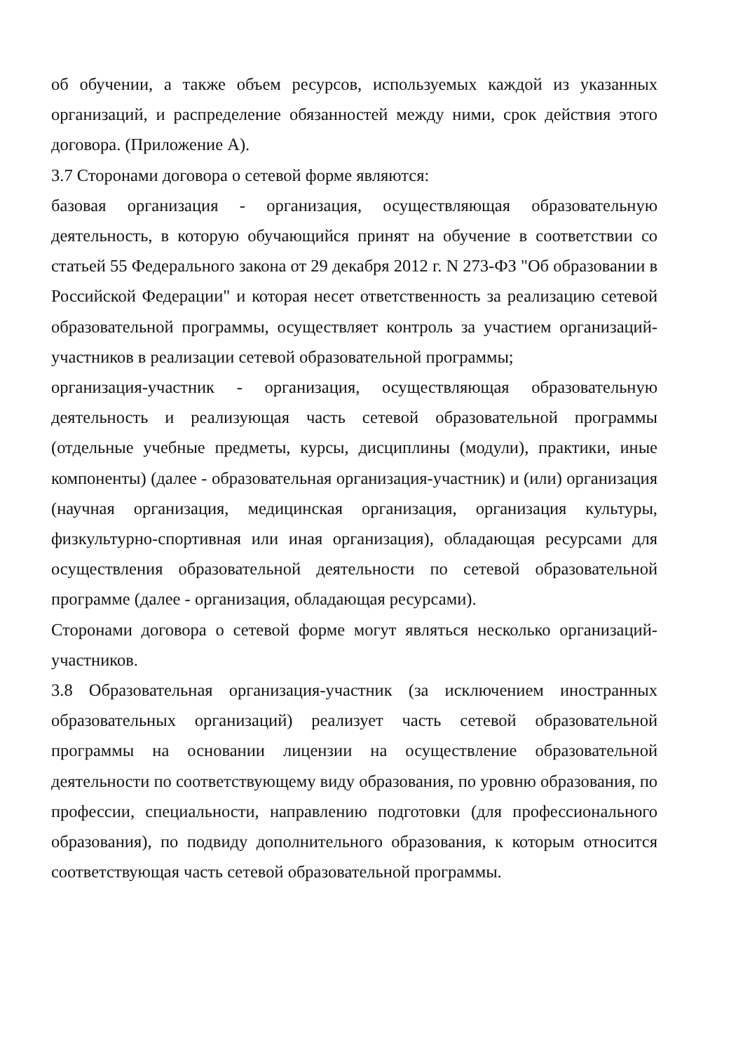об обучении, а также объем ресурсов, используемых каждой из указанных организаций, и распределение обязанностей между ними, срок действия этого договора. (Приложение А).
3.7 Сторонами договора о сетевой форме являются:
базовая организация - организация, осуществляющая образовательную деятельность, в которую обучающийся принят на обучение в соответствии со статьей 55 Федерального закона от 29 декабря 2012 г. N 273-ФЗ "Об образовании в Российской Федерации" и которая несет ответственность за реализацию сетевой образовательной программы, осуществляет контроль за участием организаций-участников в реализации сетевой образовательной программы;
организация-участник - организация, осуществляющая образовательную деятельность и реализующая часть сетевой образовательной программы (отдельные учебные предметы, курсы, дисциплины (модули), практики, иные компоненты) (далее - образовательная организация-участник) и (или) организация (научная организация, медицинская организация, организация культуры, физкультурно-спортивная или иная организация), обладающая ресурсами для осуществления образовательной деятельности по сетевой образовательной программе (далее - организация, обладающая ресурсами).
Сторонами договора о сетевой форме могут являться несколько организаций-участников.
3.8 Образовательная организация-участник (за исключением иностранных образовательных организаций) реализует часть сетевой образовательной программы на основании лицензии на осуществление образовательной деятельности по соответствующему виду образования, по уровню образования, по профессии, специальности, направлению подготовки (для профессионального образования), по подвиду дополнительного образования, к которым относится соответствующая часть сетевой образовательной программы.